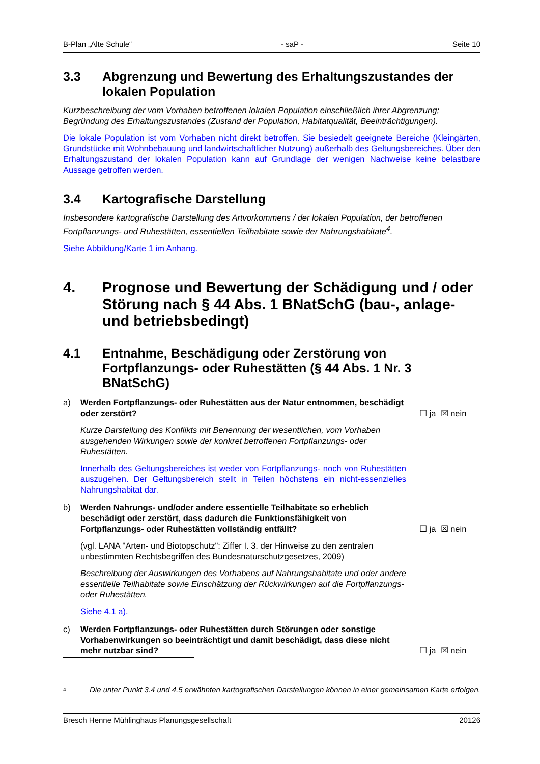B-Plan „Alte Schule“- saP - Seite 10
3.3 Abgrenzung und Bewertung des Erhaltungszustandes der lokalen Population
Kurzbeschreibung der vom Vorhaben betroffenen lokalen Population einschließlich ihrer Abgrenzung; Begründung des Erhaltungszustandes (Zustand der Population, Habitatqualität, Beeinträchtigungen).
Die lokale Population ist vom Vorhaben nicht direkt betroffen. Sie besiedelt geeignete Bereiche (Kleingärten, Grundstücke mit Wohnbebauung und landwirtschaftlicher Nutzung) außerhalb des Geltungsbereiches. Über den Erhaltungszustand der lokalen Population kann auf Grundlage der wenigen Nachweise keine belastbare Aussage getroffen werden.
3.4 Kartografische Darstellung
Insbesondere kartografische Darstellung des Artvorkommens / der lokalen Population, der betroffenen Fortpflanzungs- und Ruhestätten, essentiellen Teilhabitate sowie der Nahrungshabitate<sup>4</sup>.
Siehe Abbildung/Karte 1 im Anhang.
4. Prognose und Bewertung der Schädigung und / oder Störung nach § 44 Abs. 1 BNatSchG (bau-, anlage- und betriebsbedingt)
4.1 Entnahme, Beschädigung oder Zerstörung von Fortpflanzungs- oder Ruhestätten (§ 44 Abs. 1 Nr. 3 BNatSchG)
a) Werden Fortpflanzungs- oder Ruhestätten aus der Natur entnommen, beschädigt oder zerstört? ☐ ja ☒ nein
Kurze Darstellung des Konflikts mit Benennung der wesentlichen, vom Vorhaben ausgehenden Wirkungen sowie der konkret betroffenen Fortpflanzungs- oder Ruhestätten.
Innerhalb des Geltungsbereiches ist weder von Fortpflanzungs- noch von Ruhestätten auszugehen. Der Geltungsbereich stellt in Teilen höchstens ein nicht-essenzielles Nahrungshabitat dar.
b) Werden Nahrungs- und/oder andere essentielle Teilhabitate so erheblich beschädigt oder zerstört, dass dadurch die Funktionsfähigkeit von Fortpflanzungs- oder Ruhestätten vollständig entfällt? ☐ ja ☒ nein
(vgl. LANA "Arten- und Biotopschutz": Ziffer I. 3. der Hinweise zu den zentralen unbestimmten Rechtsbegriffen des Bundesnaturschutzgesetzes, 2009)
Beschreibung der Auswirkungen des Vorhabens auf Nahrungshabitate und oder andere essentielle Teilhabitate sowie Einschätzung der Rückwirkungen auf die Fortpflanzungs- oder Ruhestätten.
Siehe 4.1 a).
c) Werden Fortpflanzungs- oder Ruhestätten durch Störungen oder sonstige Vorhabenwirkungen so beeinträchtigt und damit beschädigt, dass diese nicht mehr nutzbar sind? ☐ ja ☒ nein
4 Die unter Punkt 3.4 und 4.5 erwähnten kartografischen Darstellungen können in einer gemeinsamen Karte erfolgen.
Bresch Henne Mühlinghaus Planungsgesellschaft 20126